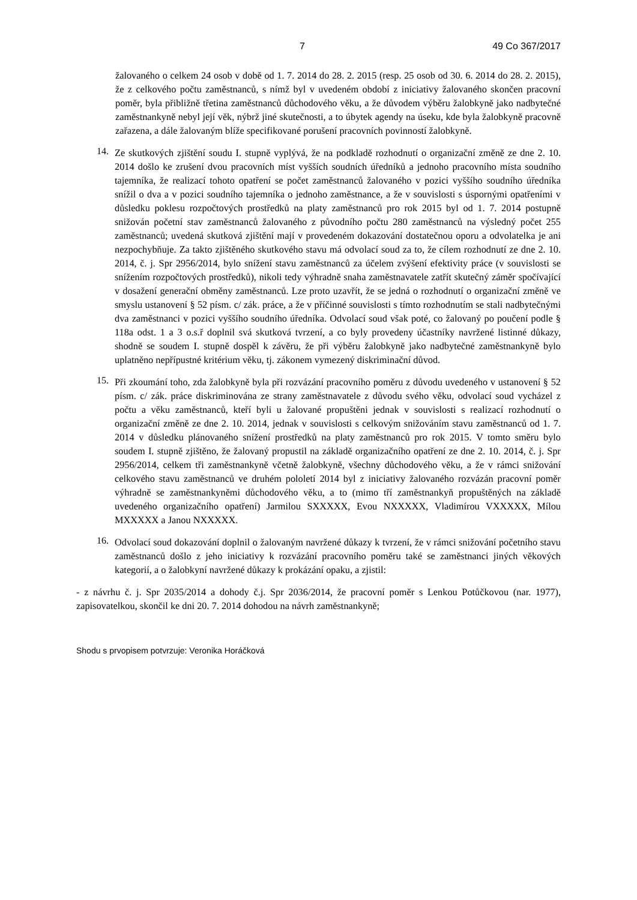7 49 Co 367/2017
žalovaného o celkem 24 osob v době od 1. 7. 2014 do 28. 2. 2015 (resp. 25 osob od 30. 6. 2014 do 28. 2. 2015), že z celkového počtu zaměstnanců, s nímž byl v uvedeném období z iniciativy žalovaného skončen pracovní poměr, byla přibližně třetina zaměstnanců důchodového věku, a že důvodem výběru žalobkyně jako nadbytečné zaměstnankyně nebyl její věk, nýbrž jiné skutečnosti, a to úbytek agendy na úseku, kde byla žalobkyně pracovně zařazena, a dále žalovaným blíže specifikované porušení pracovních povinností žalobkyně.
14.
Ze skutkových zjištění soudu I. stupně vyplývá, že na podkladě rozhodnutí o organizační změně ze dne 2. 10. 2014 došlo ke zrušení dvou pracovních míst vyšších soudních úředníků a jednoho pracovního místa soudního tajemníka, že realizací tohoto opatření se počet zaměstnanců žalovaného v pozici vyššího soudního úředníka snížil o dva a v pozici soudního tajemníka o jednoho zaměstnance, a že v souvislosti s úspornými opatřeními v důsledku poklesu rozpočtových prostředků na platy zaměstnanců pro rok 2015 byl od 1. 7. 2014 postupně snižován početní stav zaměstnanců žalovaného z původního počtu 280 zaměstnanců na výsledný počet 255 zaměstnanců; uvedená skutková zjištění mají v provedeném dokazování dostatečnou oporu a odvolatelka je ani nezpochybňuje. Za takto zjištěného skutkového stavu má odvolací soud za to, že cílem rozhodnutí ze dne 2. 10. 2014, č. j. Spr 2956/2014, bylo snížení stavu zaměstnanců za účelem zvýšení efektivity práce (v souvislosti se snížením rozpočtových prostředků), nikoli tedy výhradně snaha zaměstnavatele zatřít skutečný záměr spočívající v dosažení generační obměny zaměstnanců. Lze proto uzavřít, že se jedná o rozhodnutí o organizační změně ve smyslu ustanovení § 52 písm. c/ zák. práce, a že v příčinné souvislosti s tímto rozhodnutím se stali nadbytečnými dva zaměstnanci v pozici vyššího soudního úředníka. Odvolací soud však poté, co žalovaný po poučení podle § 118a odst. 1 a 3 o.s.ř doplnil svá skutková tvrzení, a co byly provedeny účastníky navržené listinné důkazy, shodně se soudem I. stupně dospěl k závěru, že při výběru žalobkyně jako nadbytečné zaměstnankyně bylo uplatněno nepřípustné kritérium věku, tj. zákonem vymezený diskriminační důvod.
15.
Při zkoumání toho, zda žalobkyně byla při rozvázání pracovního poměru z důvodu uvedeného v ustanovení § 52 písm. c/ zák. práce diskriminována ze strany zaměstnavatele z důvodu svého věku, odvolací soud vycházel z počtu a věku zaměstnanců, kteří byli u žalované propuštěni jednak v souvislosti s realizací rozhodnutí o organizační změně ze dne 2. 10. 2014, jednak v souvislosti s celkovým snižováním stavu zaměstnanců od 1. 7. 2014 v důsledku plánovaného snížení prostředků na platy zaměstnanců pro rok 2015. V tomto směru bylo soudem I. stupně zjištěno, že žalovaný propustil na základě organizačního opatření ze dne 2. 10. 2014, č. j. Spr 2956/2014, celkem tři zaměstnankyně včetně žalobkyně, všechny důchodového věku, a že v rámci snižování celkového stavu zaměstnanců ve druhém pololetí 2014 byl z iniciativy žalovaného rozvázán pracovní poměr výhradně se zaměstnankyněmi důchodového věku, a to (mimo tří zaměstnankyň propuštěných na základě uvedeného organizačního opatření) Jarmilou SXXXXX, Evou NXXXXX, Vladimírou VXXXXX, Mílou MXXXXX a Janou NXXXXX.
16.
Odvolací soud dokazování doplnil o žalovaným navržené důkazy k tvrzení, že v rámci snižování početního stavu zaměstnanců došlo z jeho iniciativy k rozvázání pracovního poměru také se zaměstnanci jiných věkových kategorií, a o žalobkyní navržené důkazy k prokázání opaku, a zjistil:
- z návrhu č. j. Spr 2035/2014 a dohody č.j. Spr 2036/2014, že pracovní poměr s Lenkou Potůčkovou (nar. 1977), zapisovatelkou, skončil ke dni 20. 7. 2014 dohodou na návrh zaměstnankyně;
Shodu s prvopisem potvrzuje: Veronika Horáčková